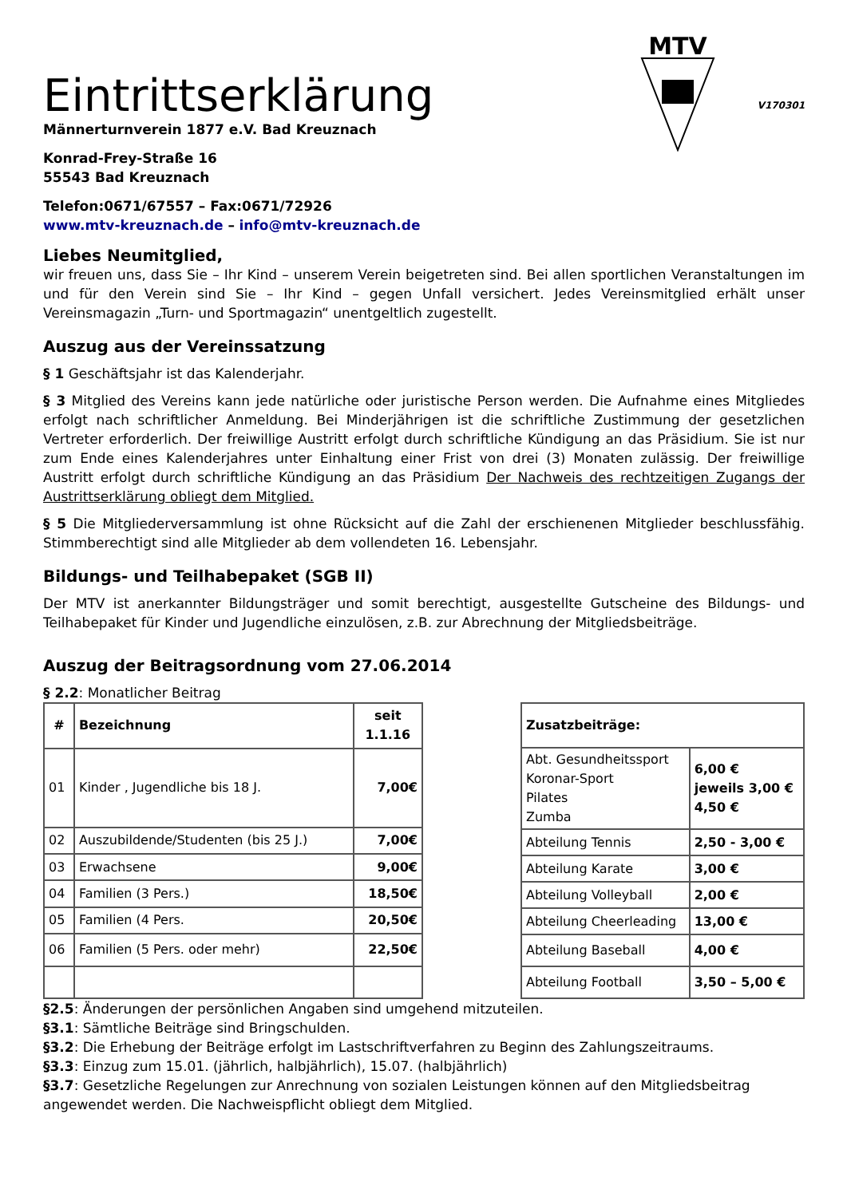Eintrittserklärung
Männerturnverein 1877 e.V. Bad Kreuznach
Konrad-Frey-Straße 16
55543 Bad Kreuznach
Telefon:0671/67557 – Fax:0671/72926
www.mtv-kreuznach.de – info@mtv-kreuznach.de
MTV
V170301
Liebes Neumitglied,
wir freuen uns, dass Sie – Ihr Kind – unserem Verein beigetreten sind. Bei allen sportlichen Veranstaltungen im und für den Verein sind Sie – Ihr Kind – gegen Unfall versichert. Jedes Vereinsmitglied erhält unser Vereinsmagazin „Turn- und Sportmagazin“ unentgeltlich zugestellt.
Auszug aus der Vereinssatzung
§ 1 Geschäftsjahr ist das Kalenderjahr.
§ 3 Mitglied des Vereins kann jede natürliche oder juristische Person werden. Die Aufnahme eines Mitgliedes erfolgt nach schriftlicher Anmeldung. Bei Minderjährigen ist die schriftliche Zustimmung der gesetzlichen Vertreter erforderlich. Der freiwillige Austritt erfolgt durch schriftliche Kündigung an das Präsidium. Sie ist nur zum Ende eines Kalenderjahres unter Einhaltung einer Frist von drei (3) Monaten zulässig. Der freiwillige Austritt erfolgt durch schriftliche Kündigung an das Präsidium Der Nachweis des rechtzeitigen Zugangs der Austrittserklärung obliegt dem Mitglied.
§ 5 Die Mitgliederversammlung ist ohne Rücksicht auf die Zahl der erschienenen Mitglieder beschlussfähig. Stimmberechtigt sind alle Mitglieder ab dem vollendeten 16. Lebensjahr.
Bildungs- und Teilhabepaket (SGB II)
Der MTV ist anerkannter Bildungsträger und somit berechtigt, ausgestellte Gutscheine des Bildungs- und Teilhabepaket für Kinder und Jugendliche einzulösen, z.B. zur Abrechnung der Mitgliedsbeiträge.
Auszug der Beitragsordnung vom 27.06.2014
§ 2.2: Monatlicher Beitrag
| # | Bezeichnung | seit 1.1.16 |
| --- | --- | --- |
| 01 | Kinder , Jugendliche bis 18 J. | 7,00€ |
| 02 | Auszubildende/Studenten (bis 25 J.) | 7,00€ |
| 03 | Erwachsene | 9,00€ |
| 04 | Familien (3 Pers.) | 18,50€ |
| 05 | Familien (4 Pers. | 20,50€ |
| 06 | Familien (5 Pers. oder mehr) | 22,50€ |
| Zusatzbeiträge: | |
| --- | --- |
| Abt. Gesundheitssport Koronar-Sport Pilates Zumba | 6,00 € jeweils 3,00 € 4,50 € |
| Abteilung Tennis | 2,50 - 3,00 € |
| Abteilung Karate | 3,00 € |
| Abteilung Volleyball | 2,00 € |
| Abteilung Cheerleading | 13,00 € |
| Abteilung Baseball | 4,00 € |
| Abteilung Football | 3,50 – 5,00 € |
§2.5: Änderungen der persönlichen Angaben sind umgehend mitzuteilen.
§3.1: Sämtliche Beiträge sind Bringschulden.
§3.2: Die Erhebung der Beiträge erfolgt im Lastschriftverfahren zu Beginn des Zahlungszeitraums.
§3.3: Einzug zum 15.01. (jährlich, halbjährlich), 15.07. (halbjährlich)
§3.7: Gesetzliche Regelungen zur Anrechnung von sozialen Leistungen können auf den Mitgliedsbeitrag angewendet werden. Die Nachweispflicht obliegt dem Mitglied.